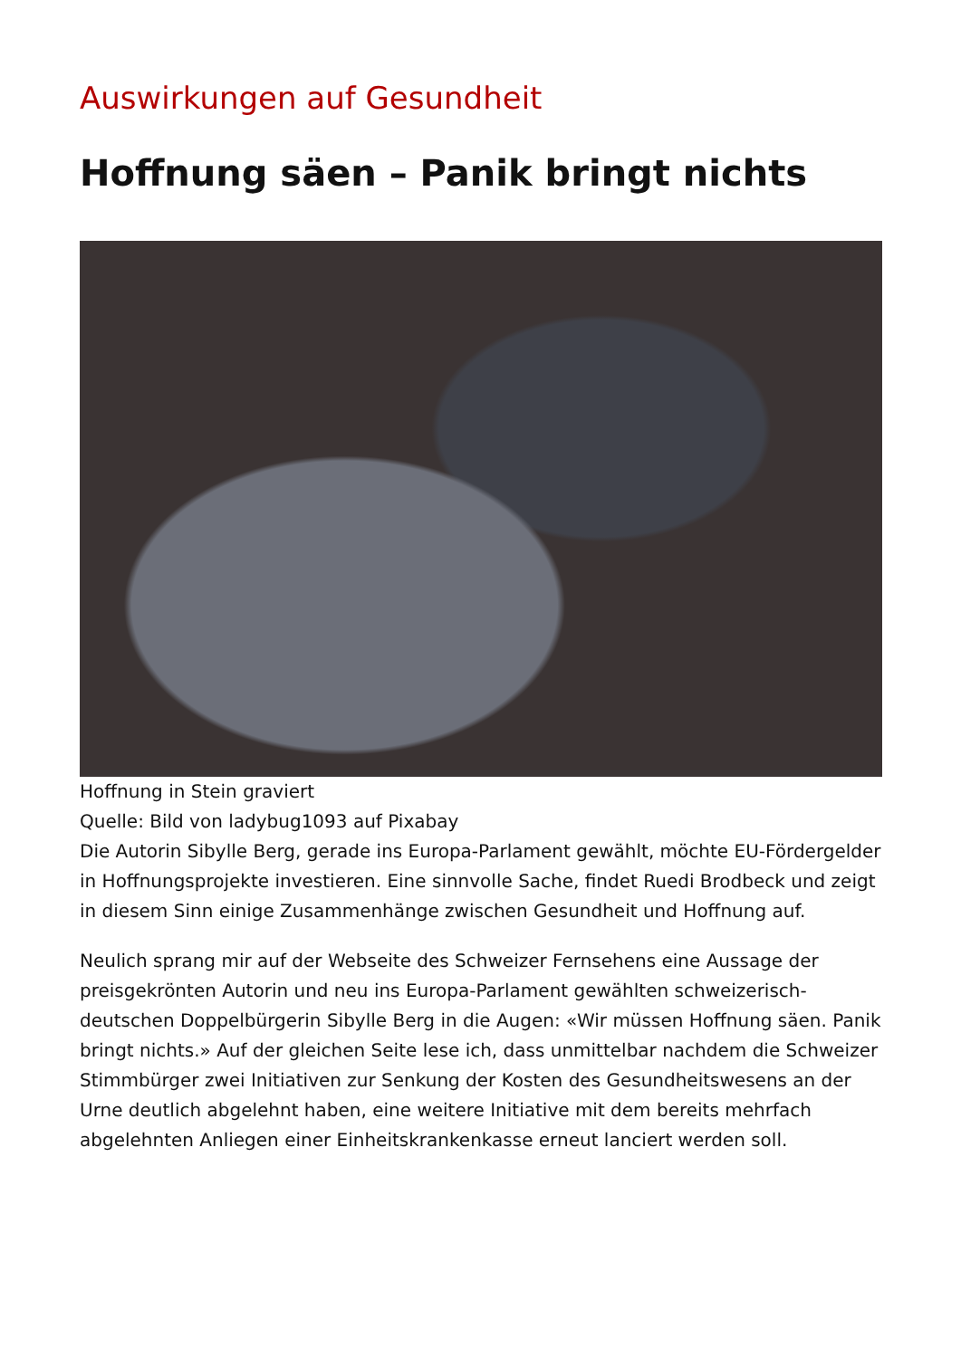Auswirkungen auf Gesundheit
Hoffnung säen – Panik bringt nichts
Hoffnung in Stein graviert
Quelle: Bild von ladybug1093 auf Pixabay
Die Autorin Sibylle Berg, gerade ins Europa-Parlament gewählt, möchte EU-Fördergelder in Hoffnungsprojekte investieren. Eine sinnvolle Sache, findet Ruedi Brodbeck und zeigt in diesem Sinn einige Zusammenhänge zwischen Gesundheit und Hoffnung auf.
Neulich sprang mir auf der Webseite des Schweizer Fernsehens eine Aussage der preisgekrönten Autorin und neu ins Europa-Parlament gewählten schweizerisch-deutschen Doppelbürgerin Sibylle Berg in die Augen: «Wir müssen Hoffnung säen. Panik bringt nichts.» Auf der gleichen Seite lese ich, dass unmittelbar nachdem die Schweizer Stimmbürger zwei Initiativen zur Senkung der Kosten des Gesundheitswesens an der Urne deutlich abgelehnt haben, eine weitere Initiative mit dem bereits mehrfach abgelehnten Anliegen einer Einheitskrankenkasse erneut lanciert werden soll.